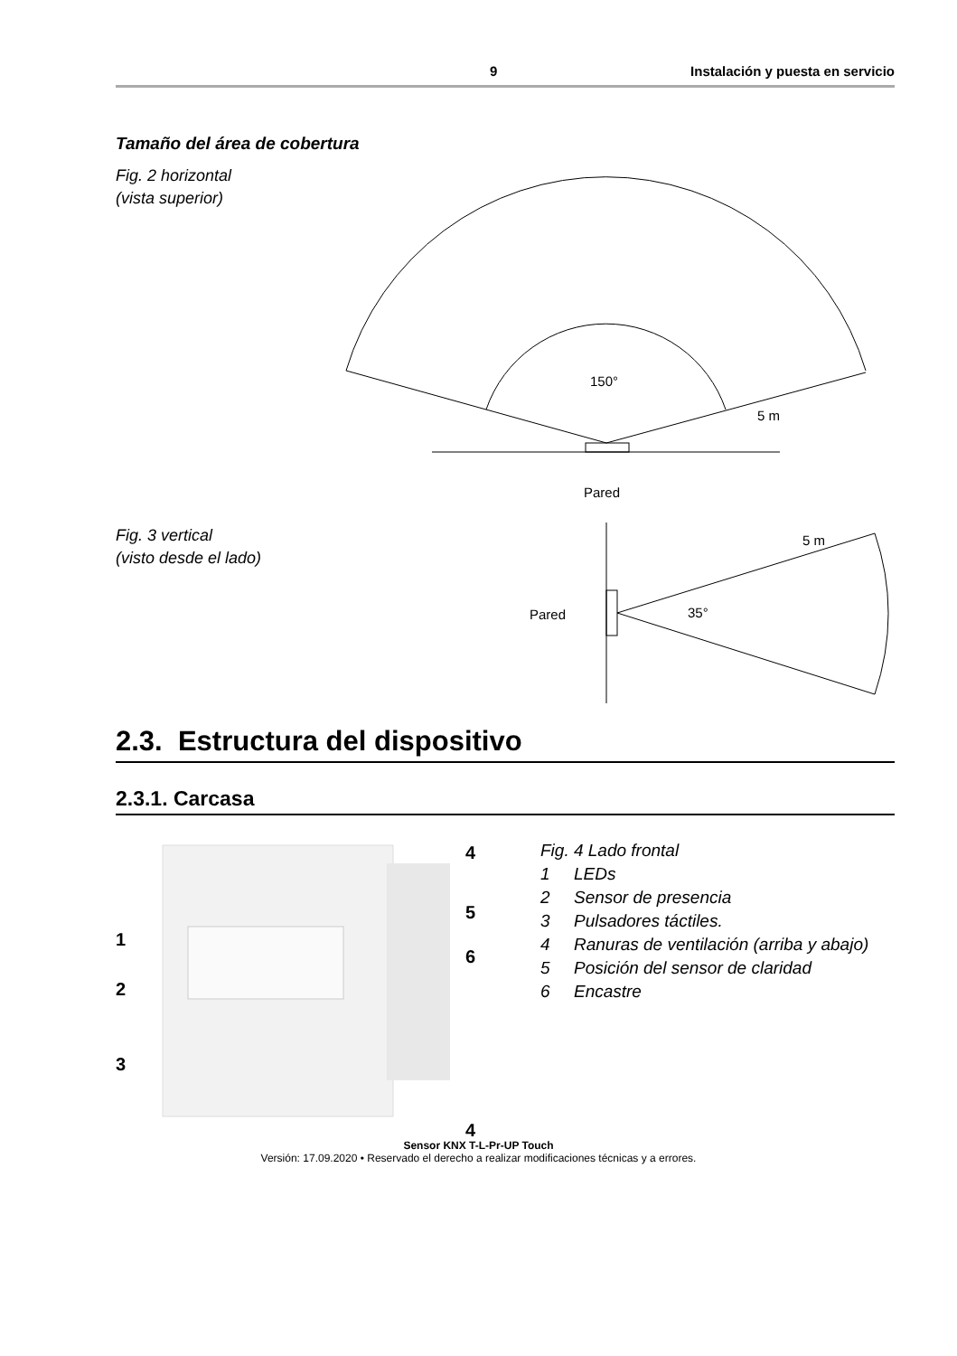9 Instalación y puesta en servicio
Tamaño del área de cobertura
Fig. 2 horizontal
(vista superior)
150°
5 m
Pared
Fig. 3 vertical
(visto desde el lado)
Pared
35°
5 m
2.3. Estructura del dispositivo
2.3.1. Carcasa
4
5
1
6
2
3
4
Fig. 4 Lado frontal
1 LEDs
2 Sensor de presencia
3 Pulsadores táctiles.
4 Ranuras de ventilación (arriba y abajo)
5 Posición del sensor de claridad
6 Encastre
Sensor KNX T-L-Pr-UP Touch
Versión: 17.09.2020 • Reservado el derecho a realizar modificaciones técnicas y a errores.